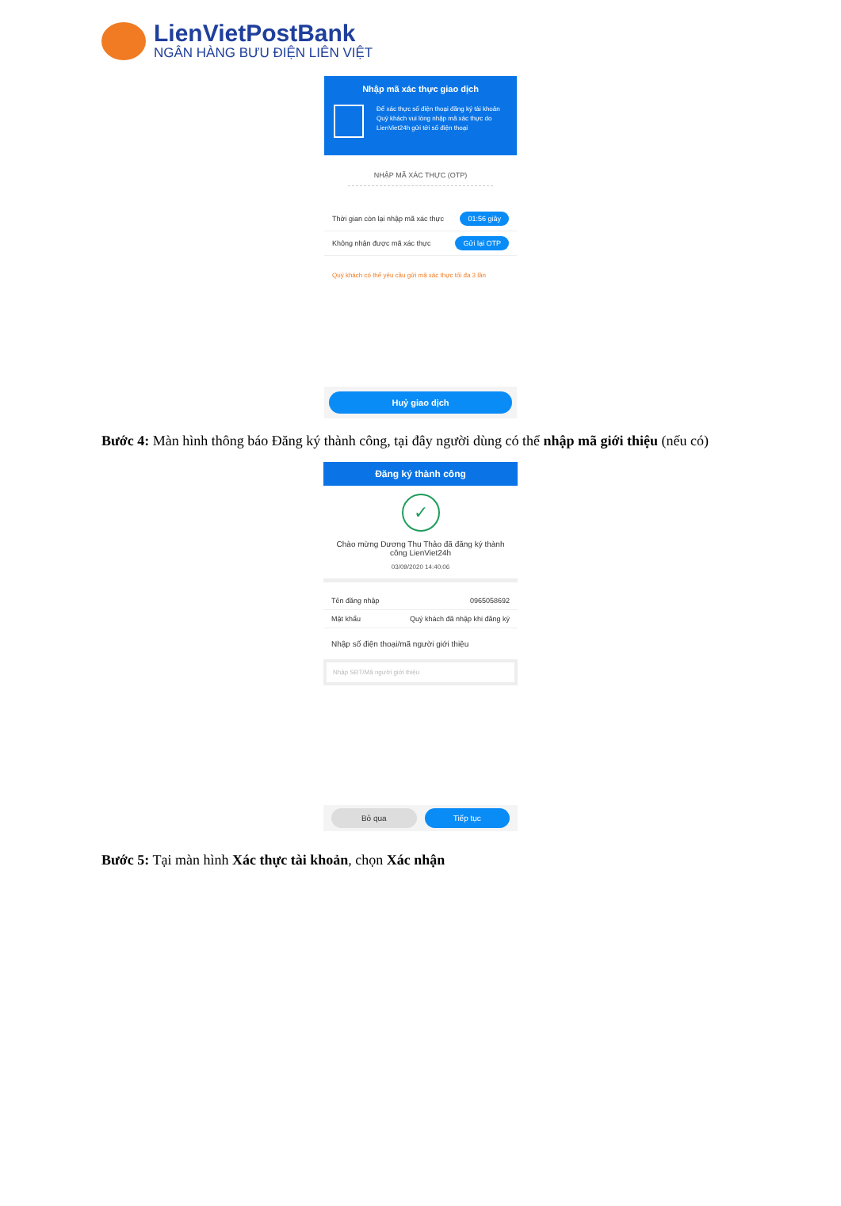LienVietPostBank
NGÂN HÀNG BƯU ĐIỆN LIÊN VIỆT
Nhập mã xác thực giao dịch
Để xác thực số điện thoại đăng ký tài khoản Quý khách vui lòng nhập mã xác thực do LienViet24h gửi tới số điện thoại
NHẬP MÃ XÁC THỰC (OTP)
Thời gian còn lại nhập mã xác thực 01:56 giây
Không nhận được mã xác thực Gửi lại OTP
Quý khách có thể yêu cầu gửi mã xác thực tối đa 3 lần
Huỷ giao dịch
Bước 4: Màn hình thông báo Đăng ký thành công, tại đây người dùng có thể nhập mã giới thiệu (nếu có)
Đăng ký thành công
✓
Chào mừng Dương Thu Thảo đã đăng ký thành công LienViet24h
03/09/2020 14:40:06
Tên đăng nhập 0965058692
Mật khẩu Quý khách đã nhập khi đăng ký
Nhập số điện thoại/mã người giới thiệu
Nhập SĐT/Mã người giới thiệu
Bỏ qua Tiếp tục
Bước 5: Tại màn hình Xác thực tài khoản, chọn Xác nhận